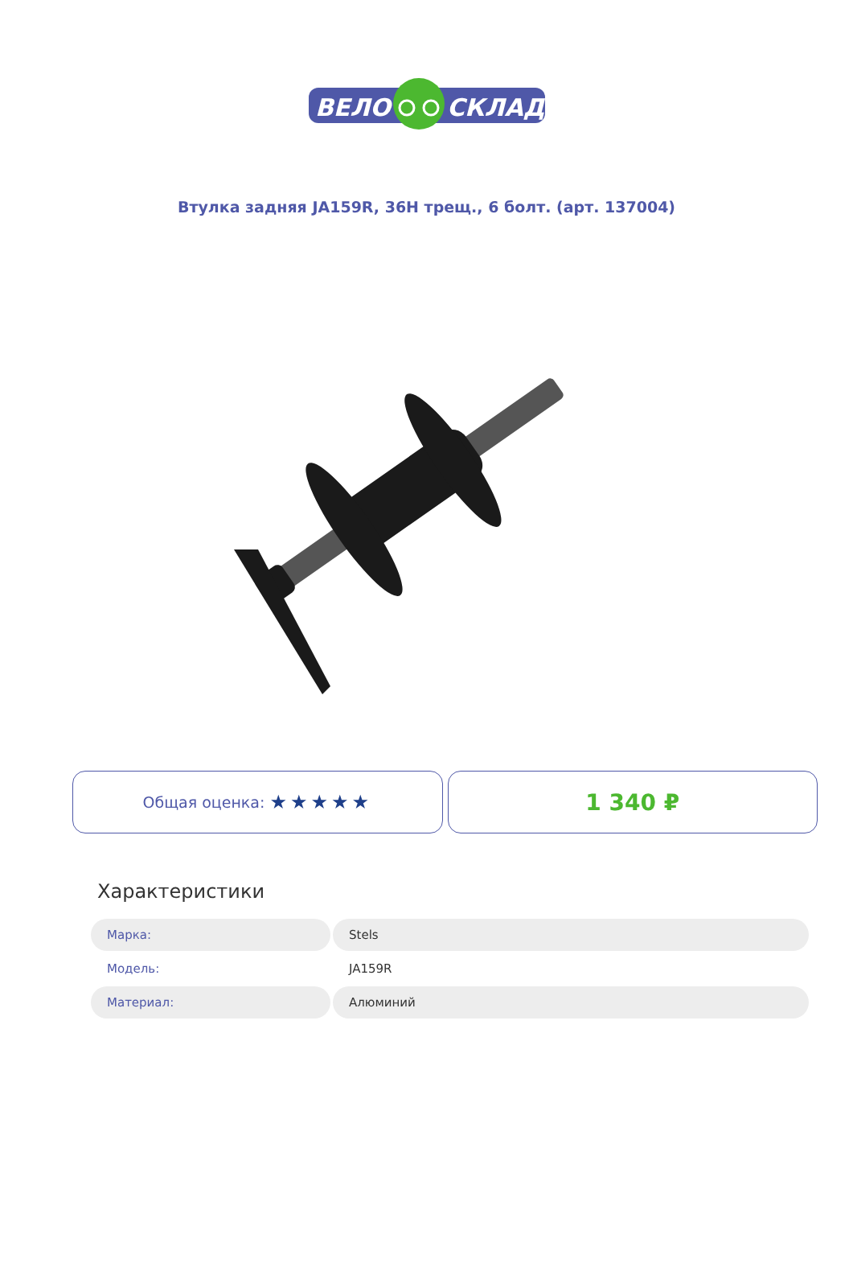ВЕЛО
СКЛАД
Втулка задняя JA159R, 36H трещ., 6 болт. (арт. 137004)
Общая оценка: ★★★★★
1 340 ₽
Характеристики
| Марка: | Stels |
| Модель: | JA159R |
| Материал: | Алюминий |